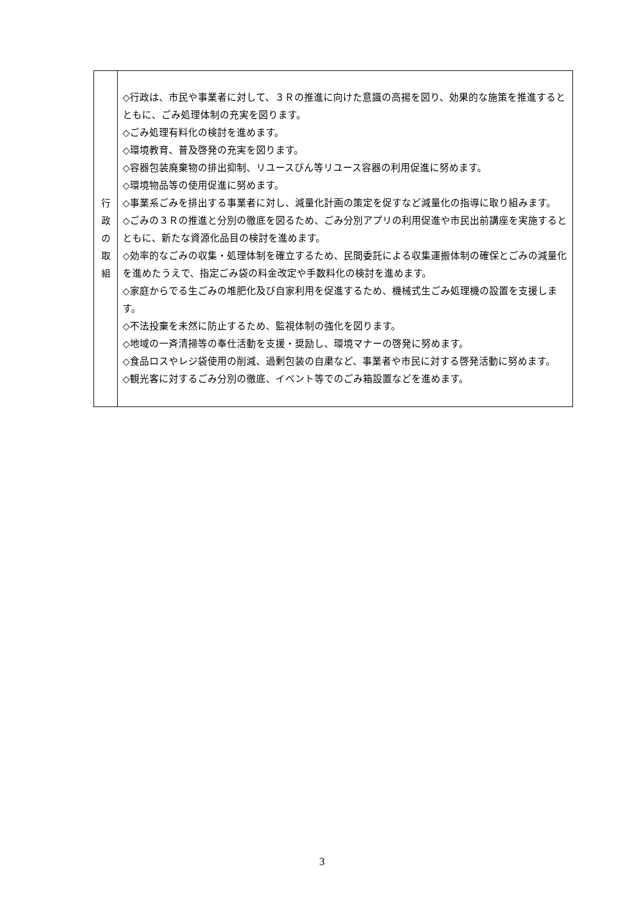| 行 政 の 取 組 | ◇行政は、市民や事業者に対して、３Ｒの推進に向けた意識の高揚を図り、効果的な施策を推進するとともに、ごみ処理体制の充実を図ります。 ◇ごみ処理有料化の検討を進めます。 ◇環境教育、普及啓発の充実を図ります。 ◇容器包装廃棄物の排出抑制、リユースびん等リユース容器の利用促進に努めます。 ◇環境物品等の使用促進に努めます。 ◇事業系ごみを排出する事業者に対し、減量化計画の策定を促すなど減量化の指導に取り組みます。 ◇ごみの３Ｒの推進と分別の徹底を図るため、ごみ分別アプリの利用促進や市民出前講座を実施するとともに、新たな資源化品目の検討を進めます。 ◇効率的なごみの収集・処理体制を確立するため、民間委託による収集運搬体制の確保とごみの減量化を進めたうえで、指定ごみ袋の料金改定や手数料化の検討を進めます。 ◇家庭からでる生ごみの堆肥化及び自家利用を促進するため、機械式生ごみ処理機の設置を支援します。 ◇不法投棄を未然に防止するため、監視体制の強化を図ります。 ◇地域の一斉清掃等の奉仕活動を支援・奨励し、環境マナーの啓発に努めます。 ◇食品ロスやレジ袋使用の削減、過剰包装の自粛など、事業者や市民に対する啓発活動に努めます。 ◇観光客に対するごみ分別の徹底、イベント等でのごみ箱設置などを進めます。 |
3